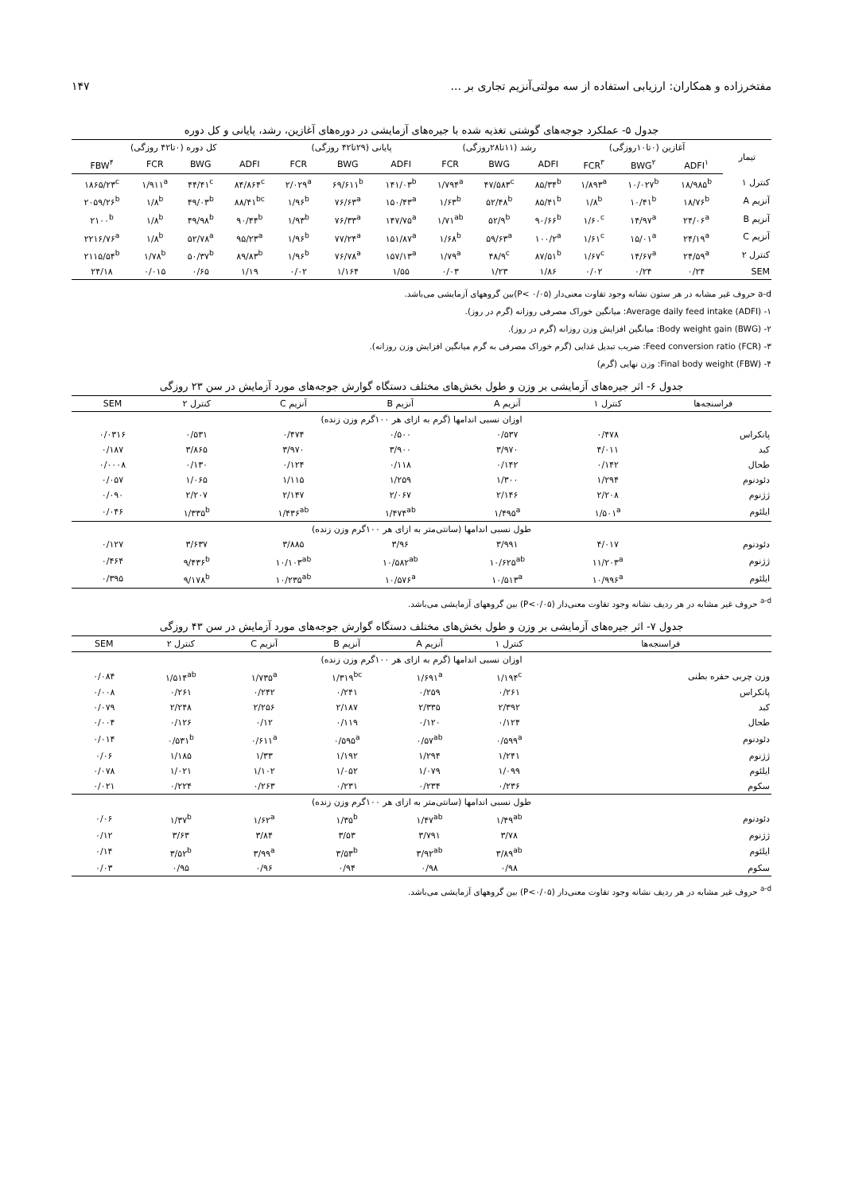مفتخرزاده و همکاران: ارزیابی استفاده از سه مولتی‌آنزیم تجاری بر ... ۱۴۷
جدول ۵- عملکرد جوجه‌های گوشتی تغذیه شده با جیره‌های آزمایشی در دوره‌های آغازین، رشد، پایانی و کل دوره
| تیمار | آغازین (۰تا۱۰روزگی) | | | رشد (۱۱تا۲۸روزگی) | | | پایانی (۲۹تا۴۲ روزگی) | | | کل دوره (۰تا۴۲ روزگی) | | | |
| --- | --- | --- | --- | --- | --- | --- | --- | --- | --- | --- | --- | --- | --- |
| | ADFI<sup>۱</sup> | BWG<sup>۲</sup> | FCR<sup>۳</sup> | ADFI | BWG | FCR | ADFI | BWG | FCR | ADFI | BWG | FCR | FBW<sup>۴</sup> |
| کنترل ۱ | ۱۸/۹۸۵<sup>b</sup> | ۱۰/۰۲۷<sup>b</sup> | ۱/۸۹۳<sup>a</sup> | ۸۵/۳۴<sup>b</sup> | ۴۷/۵۸۳<sup>c</sup> | ۱/۷۹۴<sup>a</sup> | ۱۴۱/۰۳<sup>b</sup> | ۶۹/۶۱۱<sup>b</sup> | ۲/۰۲۹<sup>a</sup> | ۸۴/۸۶۴<sup>c</sup> | ۴۴/۴۱<sup>c</sup> | ۱/۹۱۱<sup>a</sup> | ۱۸۶۵/۲۳<sup>c</sup> |
| آنزیم A | ۱۸/۷۶<sup>b</sup> | ۱۰/۴۱<sup>b</sup> | ۱/۸<sup>b</sup> | ۸۵/۴۱<sup>b</sup> | ۵۲/۴۸<sup>b</sup> | ۱/۶۳<sup>b</sup> | ۱۵۰/۴۳<sup>a</sup> | ۷۶/۶۳<sup>a</sup> | ۱/۹۶<sup>b</sup> | ۸۸/۴۱<sup>bc</sup> | ۴۹/۰۳<sup>b</sup> | ۱/۸<sup>b</sup> | ۲۰۵۹/۲۶<sup>b</sup> |
| آنزیم B | ۲۴/۰۶<sup>a</sup> | ۱۴/۹۷<sup>a</sup> | ۱/۶۰<sup>c</sup> | ۹۰/۶۶<sup>b</sup> | ۵۲/۹<sup>b</sup> | ۱/۷۱<sup>ab</sup> | ۱۴۷/۷۵<sup>a</sup> | ۷۶/۳۳<sup>a</sup> | ۱/۹۳<sup>b</sup> | ۹۰/۴۴<sup>b</sup> | ۴۹/۹۸<sup>b</sup> | ۱/۸<sup>b</sup> | ۲۱۰۰<sup>b</sup> |
| آنزیم C | ۲۴/۱۹<sup>a</sup> | ۱۵/۰۱<sup>a</sup> | ۱/۶۱<sup>c</sup> | ۱۰۰/۲<sup>a</sup> | ۵۹/۶۳<sup>a</sup> | ۱/۶۸<sup>b</sup> | ۱۵۱/۸۷<sup>a</sup> | ۷۷/۲۴<sup>a</sup> | ۱/۹۶<sup>b</sup> | ۹۵/۲۳<sup>a</sup> | ۵۲/۷۸<sup>a</sup> | ۱/۸<sup>b</sup> | ۲۲۱۶/۷۶<sup>a</sup> |
| کنترل ۲ | ۲۴/۵۹<sup>a</sup> | ۱۴/۶۷<sup>a</sup> | ۱/۶۷<sup>c</sup> | ۸۷/۵۱<sup>b</sup> | ۴۸/۹<sup>c</sup> | ۱/۷۹<sup>a</sup> | ۱۵۷/۱۳<sup>a</sup> | ۷۶/۷۸<sup>a</sup> | ۱/۹۶<sup>b</sup> | ۸۹/۸۳<sup>b</sup> | ۵۰/۳۷<sup>b</sup> | ۱/۷۸<sup>b</sup> | ۲۱۱۵/۵۴<sup>b</sup> |
| SEM | ۰/۲۴ | ۰/۲۴ | ۰/۰۲ | ۱/۸۶ | ۱/۲۳ | ۰/۰۳ | ۱/۵۵ | ۱/۱۶۴ | ۰/۰۲ | ۱/۱۹ | ۰/۶۵ | ۰/۰۱۵ | ۲۴/۱۸ |
a-d حروف غیر مشابه در هر ستون نشانه وجود تفاوت معنی‌دار (۰/۰۵ >P)بین گروههای آزمایشی می‌باشد.
۱- Average daily feed intake (ADFI): میانگین خوراک مصرفی روزانه (گرم در روز).
۲- Body weight gain (BWG): میانگین افزایش وزن روزانه (گرم در روز).
۳- Feed conversion ratio (FCR): ضریب تبدیل غذایی (گرم خوراک مصرفی به گرم میانگین افزایش وزن روزانه).
۴- Final body weight (FBW): وزن نهایی (گرم)
جدول ۶- اثر جیره‌های آزمایشی بر وزن و طول بخش‌های مختلف دستگاه گوارش جوجه‌های مورد آزمایش در سن ۲۳ روزگی
| فراسنجه‌ها | کنترل ۱ | آنزیم A | آنزیم B | آنزیم C | کنترل ۲ | SEM |
| --- | --- | --- | --- | --- | --- | --- |
| اوزان نسبی اندامها (گرم به ازای هر ۱۰۰گرم وزن زنده) | | | | | | |
| پانکراس | ۰/۴۷۸ | ۰/۵۳۷ | ۰/۵۰۰ | ۰/۴۷۴ | ۰/۵۳۱ | ۰/۰۳۱۶ |
| کبد | ۴/۰۱۱ | ۳/۹۷۰ | ۳/۹۰۰ | ۳/۹۷۰ | ۳/۸۶۵ | ۰/۱۸۷ |
| طحال | ۰/۱۴۲ | ۰/۱۴۲ | ۰/۱۱۸ | ۰/۱۲۴ | ۰/۱۳۰ | ۰/۰۰۰۸ |
| دئودنوم | ۱/۲۹۴ | ۱/۳۰۰ | ۱/۲۵۹ | ۱/۱۱۵ | ۱/۰۶۵ | ۰/۰۵۷ |
| ژژنوم | ۲/۲۰۸ | ۲/۱۴۶ | ۲/۰۶۷ | ۲/۱۴۷ | ۲/۲۰۷ | ۰/۰۹۰ |
| ایلئوم | ۱/۵۰۱<sup>a</sup> | ۱/۴۹۵<sup>a</sup> | ۱/۴۷۴<sup>ab</sup> | ۱/۴۳۶<sup>ab</sup> | ۱/۳۳۵<sup>b</sup> | ۰/۰۴۶ |
| طول نسبی اندامها (سانتی‌متر به ازای هر ۱۰۰گرم وزن زنده) | | | | | | |
| دئودنوم | ۴/۰۱۷ | ۳/۹۹۱ | ۳/۹۶ | ۳/۸۸۵ | ۳/۶۳۷ | ۰/۱۲۷ |
| ژژنوم | ۱۱/۲۰۳<sup>a</sup> | ۱۰/۶۲۵<sup>ab</sup> | ۱۰/۵۸۲<sup>ab</sup> | ۱۰/۱۰۳<sup>ab</sup> | ۹/۴۳۶<sup>b</sup> | ۰/۴۶۴ |
| ایلئوم | ۱۰/۹۹۶<sup>a</sup> | ۱۰/۵۱۳<sup>a</sup> | ۱۰/۵۷۶<sup>a</sup> | ۱۰/۲۳۵<sup>ab</sup> | ۹/۱۷۸<sup>b</sup> | ۰/۳۹۵ |
<sup>a-d</sup> حروف غیر مشابه در هر ردیف نشانه وجود تفاوت معنی‌دار (۰/۰۵>P) بین گروههای آزمایشی می‌باشد.
جدول ۷- اثر جیره‌های آزمایشی بر وزن و طول بخش‌های مختلف دستگاه گوارش جوجه‌های مورد آزمایش در سن ۴۳ روزگی
| فراسنجه‌ها | کنترل ۱ | آنزیم A | آنزیم B | آنزیم C | کنترل ۲ | SEM |
| --- | --- | --- | --- | --- | --- | --- |
| اوزان نسبی اندامها (گرم به ازای هر ۱۰۰گرم وزن زنده) | | | | | | |
| وزن چربی حفره بطنی | ۱/۱۹۴<sup>c</sup> | ۱/۶۹۱<sup>a</sup> | ۱/۳۱۹<sup>bc</sup> | ۱/۷۳۵<sup>a</sup> | ۱/۵۱۴<sup>ab</sup> | ۰/۰۸۴ |
| پانکراس | ۰/۲۶۱ | ۰/۲۵۹ | ۰/۲۴۱ | ۰/۲۴۲ | ۰/۲۶۱ | ۰/۰۰۸ |
| کبد | ۲/۳۹۲ | ۲/۳۳۵ | ۲/۱۸۷ | ۲/۲۵۶ | ۲/۲۴۸ | ۰/۰۷۹ |
| طحال | ۰/۱۲۴ | ۰/۱۲۰ | ۰/۱۱۹ | ۰/۱۲ | ۰/۱۲۶ | ۰/۰۰۴ |
| دئودنوم | ۰/۵۹۹<sup>a</sup> | ۰/۵۷<sup>ab</sup> | ۰/۵۹۵<sup>a</sup> | ۰/۶۱۱<sup>a</sup> | ۰/۵۳۱<sup>b</sup> | ۰/۰۱۴ |
| ژژنوم | ۱/۲۴۱ | ۱/۲۹۴ | ۱/۱۹۲ | ۱/۳۳ | ۱/۱۸۵ | ۰/۰۶ |
| ایلئوم | ۱/۰۹۹ | ۱/۰۷۹ | ۱/۰۵۲ | ۱/۱۰۲ | ۱/۰۲۱ | ۰/۰۷۸ |
| سکوم | ۰/۲۳۶ | ۰/۲۳۴ | ۰/۲۳۱ | ۰/۲۶۳ | ۰/۲۲۴ | ۰/۰۲۱ |
| طول نسبی اندامها (سانتی‌متر به ازای هر ۱۰۰گرم وزن زنده) | | | | | | |
| دئودنوم | ۱/۴۹<sup>ab</sup> | ۱/۴۷<sup>ab</sup> | ۱/۳۵<sup>b</sup> | ۱/۶۲<sup>a</sup> | ۱/۳۷<sup>b</sup> | ۰/۰۶ |
| ژژنوم | ۳/۷۸ | ۳/۷۹۱ | ۳/۵۳ | ۳/۸۴ | ۳/۶۳ | ۰/۱۲ |
| ایلئوم | ۳/۸۹<sup>ab</sup> | ۳/۹۲<sup>ab</sup> | ۳/۵۳<sup>b</sup> | ۳/۹۹<sup>a</sup> | ۳/۵۲<sup>b</sup> | ۰/۱۴ |
| سکوم | ۰/۹۸ | ۰/۹۸ | ۰/۹۴ | ۰/۹۶ | ۰/۹۵ | ۰/۰۳ |
<sup>a-d</sup> حروف غیر مشابه در هر ردیف نشانه وجود تفاوت معنی‌دار (۰/۰۵>P) بین گروههای آزمایشی می‌باشد.